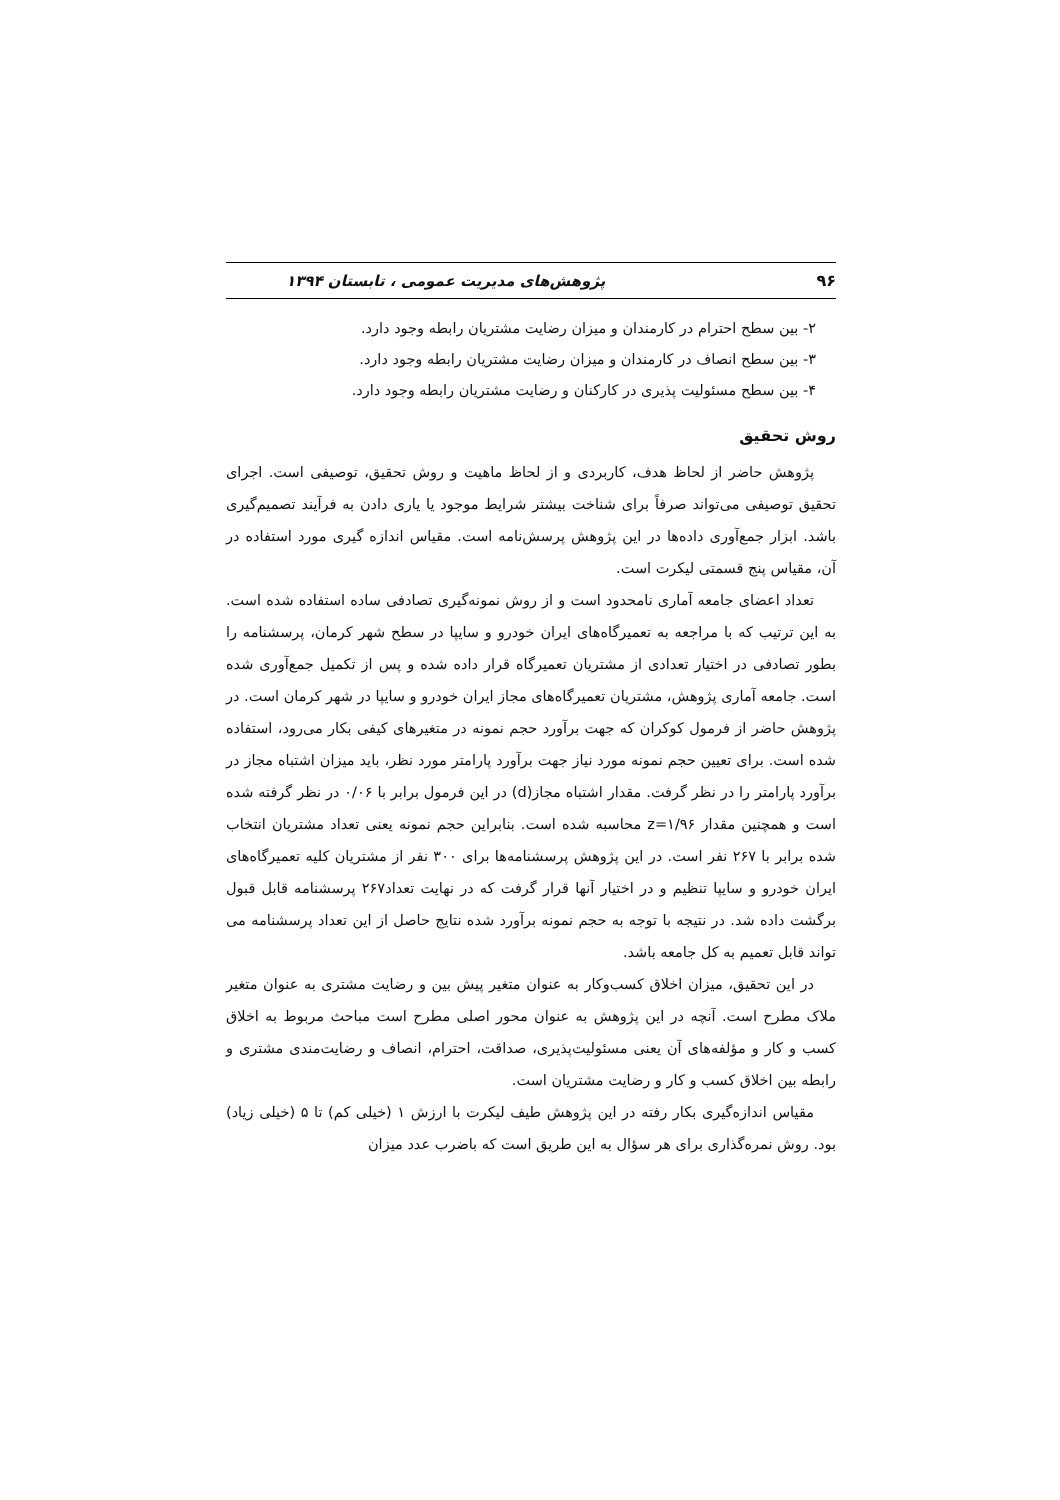۹۶ پژوهش‌های مدیریت عمومی ، تابستان ۱۳۹۴
۲- بین سطح احترام در کارمندان و میزان رضایت مشتریان رابطه وجود دارد.
۳- بین سطح انصاف در کارمندان و میزان رضایت مشتریان رابطه وجود دارد.
۴- بین سطح مسئولیت پذیری در کارکنان و رضایت مشتریان رابطه وجود دارد.
روش تحقیق
پژوهش حاضر از لحاظ هدف، کاربردی و از لحاظ ماهیت و روش تحقیق، توصیفی است. اجرای تحقیق توصیفی می‌تواند صرفاً برای شناخت بیشتر شرایط موجود یا یاری دادن به فرآیند تصمیم‌گیری باشد. ابزار جمع‌آوری داده‌ها در این پژوهش پرسش‌نامه است. مقیاس اندازه گیری مورد استفاده در آن، مقیاس پنج قسمتی لیکرت است.
تعداد اعضای جامعه آماری نامحدود است و از روش نمونه‌گیری تصادفی ساده استفاده شده است. به این ترتیب که با مراجعه به تعمیرگاه‌های ایران خودرو و سایپا در سطح شهر کرمان، پرسشنامه را بطور تصادفی در اختیار تعدادی از مشتریان تعمیرگاه قرار داده شده و پس از تکمیل جمع‌آوری شده است. جامعه آماری پژوهش، مشتریان تعمیرگاه‌های مجاز ایران خودرو و سایپا در شهر کرمان است. در پژوهش حاضر از فرمول کوکران که جهت برآورد حجم نمونه در متغیرهای کیفی بکار می‌رود، استفاده شده است. برای تعیین حجم نمونه مورد نیاز جهت برآورد پارامتر مورد نظر، باید میزان اشتباه مجاز در برآورد پارامتر را در نظر گرفت. مقدار اشتباه مجاز(d) در این فرمول برابر با ۰/۰۶ در نظر گرفته شده است و همچنین مقدار z=۱/۹۶ محاسبه شده است. بنابراین حجم نمونه یعنی تعداد مشتریان انتخاب شده برابر با ۲۶۷ نفر است. در این پژوهش پرسشنامه‌ها برای ۳۰۰ نفر از مشتریان کلیه تعمیرگاه‌های ایران خودرو و سایپا تنظیم و در اختیار آنها قرار گرفت که در نهایت تعداد۲۶۷ پرسشنامه قابل قبول برگشت داده شد. در نتیجه با توجه به حجم نمونه برآورد شده نتایج حاصل از این تعداد پرسشنامه می تواند قابل تعمیم به کل جامعه باشد.
در این تحقیق، میزان اخلاق کسب‌وکار به عنوان متغیر پیش بین و رضایت مشتری به عنوان متغیر ملاک مطرح است. آنچه در این پژوهش به عنوان محور اصلی مطرح است مباحث مربوط به اخلاق کسب و کار و مؤلفه‌های آن یعنی مسئولیت‌پذیری، صداقت، احترام، انصاف و رضایت‌مندی مشتری و رابطه بین اخلاق کسب و کار و رضایت مشتریان است.
مقیاس اندازه‌گیری بکار رفته در این پژوهش طیف لیکرت با ارزش ۱ (خیلی کم) تا ۵ (خیلی زیاد) بود. روش نمره‌گذاری برای هر سؤال به این طریق است که باضرب عدد میزان